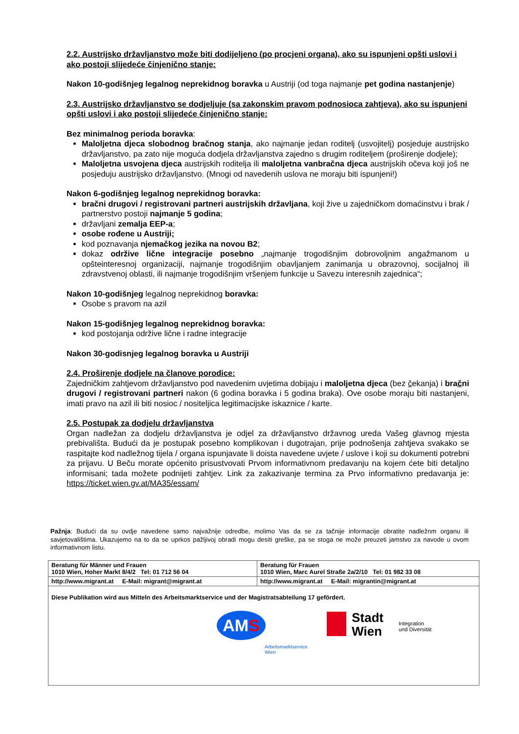2.2. Austrijsko državljanstvo može biti dodijeljeno (po procjeni organa), ako su ispunjeni opšti uslovi i ako postoji slijedeće činjenično stanje:
Nakon 10-godišnjeg legalnog neprekidnog boravka u Austriji (od toga najmanje pet godina nastanjenje)
2.3. Austrijsko državljanstvo se dodjeljuje (sa zakonskim pravom podnosioca zahtjeva), ako su ispunjeni opšti uslovi i ako postoji slijedeće činjenično stanje:
Bez minimalnog perioda boravka:
Maloljetna djeca slobodnog bračnog stanja, ako najmanje jedan roditelj (usvojitelj) posjeduje austrijsko državljanstvo, pa zato nije moguća dodjela državljanstva zajedno s drugim roditeljem (proširenje dodjele);
Maloljetna usvojena djeca austrijskih roditelja ili maloljetna vanbračna djeca austrijskih očeva koji još ne posjeduju austrijsko državljanstvo. (Mnogi od navedenih uslova ne moraju biti ispunjeni!)
Nakon 6-godišnjeg legalnog neprekidnog boravka:
bračni drugovi / registrovani partneri austrijskih državljana, koji žive u zajedničkom domaćinstvu i brak / partnerstvo postoji najmanje 5 godina;
državljani zemalja EEP-a;
osobe rođene u Austriji;
kod poznavanja njemačkog jezika na novou B2;
dokaz održive lične integracije posebno „najmanje trogodišnjim dobrovoljnim angažmanom u opšteinteresnoj organizaciji, najmanje trogodišnjim obavljanjem zanimanja u obrazovnoj, socijalnoj ili zdravstvenoj oblasti, ili najmanje trogodišnjim vršenjem funkcije u Savezu interesnih zajednica“;
Nakon 10-godišnjeg legalnog neprekidnog boravka:
Osobe s pravom na azil
Nakon 15-godišnjeg legalnog neprekidnog boravka:
kod postojanja održive lične i radne integracije
Nakon 30-godisnjeg legalnog boravka u Austriji
2.4. Proširenje dodjele na članove porodice:
Zajedničkim zahtjevom državljanstvo pod navedenim uvjetima dobijaju i maloljetna djeca (bez čekanja) i bračni drugovi / registrovani partneri nakon (6 godina boravka i 5 godina braka). Ove osobe moraju biti nastanjeni, imati pravo na azil ili biti nosioc / nositeljica legitimacijske iskaznice / karte.
2.5. Postupak za dodjelu državljanstva
Organ nadležan za dodjelu državljanstva je odjel za državljanstvo državnog ureda Vašeg glavnog mjesta prebivališta. Budući da je postupak posebno komplikovan i dugotrajan, prije podnošenja zahtjeva svakako se raspitajte kod nadležnog tijela / organa ispunjavate li doista navedene uvjete / uslove i koji su dokumenti potrebni za prijavu. U Beču morate općenito prisustvovati Prvom informativnom predavanju na kojem ćete biti detaljno informisani; tada možete podnijeti zahtjev. Link za zakazivanje termina za Prvo informativno predavanja je: https://ticket.wien.gv.at/MA35/essam/
Pažnja: Budući da su ovdje navedene samo najvažnije odredbe, molimo Vas da se za tačnije informacije obratite nadležnm organu ili savjetovalištima. Ukazujemo na to da se uprkos pažljivoj obradi mogu desiti greške, pa se stoga ne može preuzeti jamstvo za navode u ovom informativnom listu.
| Beratung für Männer und Frauen 1010 Wien, Hoher Markt 8/4/2 Tel: 01 712 56 04 | Beratung für Frauen 1010 Wien, Marc Aurel Straße 2a/2/10 Tel: 01 982 33 08 |
| http://www.migrant.at E-Mail: migrant@migrant.at | http://www.migrant.at E-Mail: migrantin@migrant.at |
| Diese Publikation wird aus Mitteln des Arbeitsmarktservice und der Magistratsabteilung 17 gefördert. AM S Arbeitsmarktservice Wien Stadt Wien Integration und Diversität | |